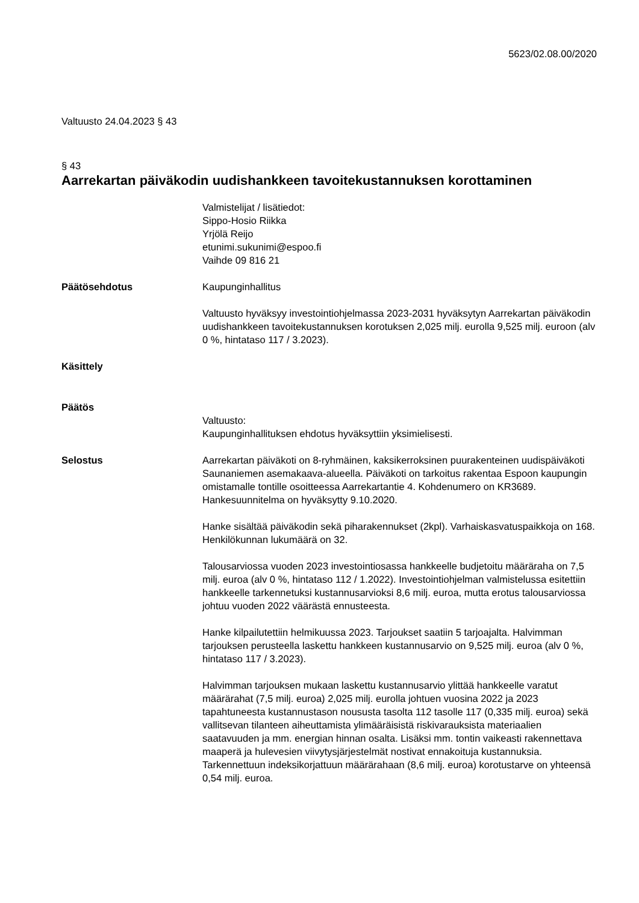5623/02.08.00/2020
Valtuusto 24.04.2023 § 43
§ 43
Aarrekartan päiväkodin uudishankkeen tavoitekustannuksen korottaminen
Valmistelijat / lisätiedot:
Sippo-Hosio Riikka
Yrjölä Reijo
etunimi.sukunimi@espoo.fi
Vaihde 09 816 21
Päätösehdotus Kaupunginhallitus
Valtuusto hyväksyy investointiohjelmassa 2023-2031 hyväksytyn Aarrekartan päiväkodin uudishankkeen tavoitekustannuksen korotuksen 2,025 milj. eurolla 9,525 milj. euroon (alv 0 %, hintataso 117 / 3.2023).
Käsittely
Päätös
Valtuusto:
Kaupunginhallituksen ehdotus hyväksyttiin yksimielisesti.
Selostus Aarrekartan päiväkoti on 8-ryhmäinen, kaksikerroksinen puurakenteinen uudispäiväkoti Saunaniemen asemakaava-alueella. Päiväkoti on tarkoitus rakentaa Espoon kaupungin omistamalle tontille osoitteessa Aarrekartantie 4. Kohdenumero on KR3689. Hankesuunnitelma on hyväksytty 9.10.2020.
Hanke sisältää päiväkodin sekä piharakennukset (2kpl). Varhaiskasvatuspaikkoja on 168. Henkilökunnan lukumäärä on 32.
Talousarviossa vuoden 2023 investointiosassa hankkeelle budjetoitu määräraha on 7,5 milj. euroa (alv 0 %, hintataso 112 / 1.2022). Investointiohjelman valmistelussa esitettiin hankkeelle tarkennetuksi kustannusarvioksi 8,6 milj. euroa, mutta erotus talousarviossa johtuu vuoden 2022 väärästä ennusteesta.
Hanke kilpailutettiin helmikuussa 2023. Tarjoukset saatiin 5 tarjoajalta. Halvimman tarjouksen perusteella laskettu hankkeen kustannusarvio on 9,525 milj. euroa (alv 0 %, hintataso 117 / 3.2023).
Halvimman tarjouksen mukaan laskettu kustannusarvio ylittää hankkeelle varatut määrärahat (7,5 milj. euroa) 2,025 milj. eurolla johtuen vuosina 2022 ja 2023 tapahtuneesta kustannustason noususta tasolta 112 tasolle 117 (0,335 milj. euroa) sekä vallitsevan tilanteen aiheuttamista ylimääräisistä riskivarauksista materiaalien saatavuuden ja mm. energian hinnan osalta. Lisäksi mm. tontin vaikeasti rakennettava maaperä ja hulevesien viivytysjärjestelmät nostivat ennakoituja kustannuksia. Tarkennettuun indeksikorjattuun määrärahaan (8,6 milj. euroa) korotustarve on yhteensä 0,54 milj. euroa.